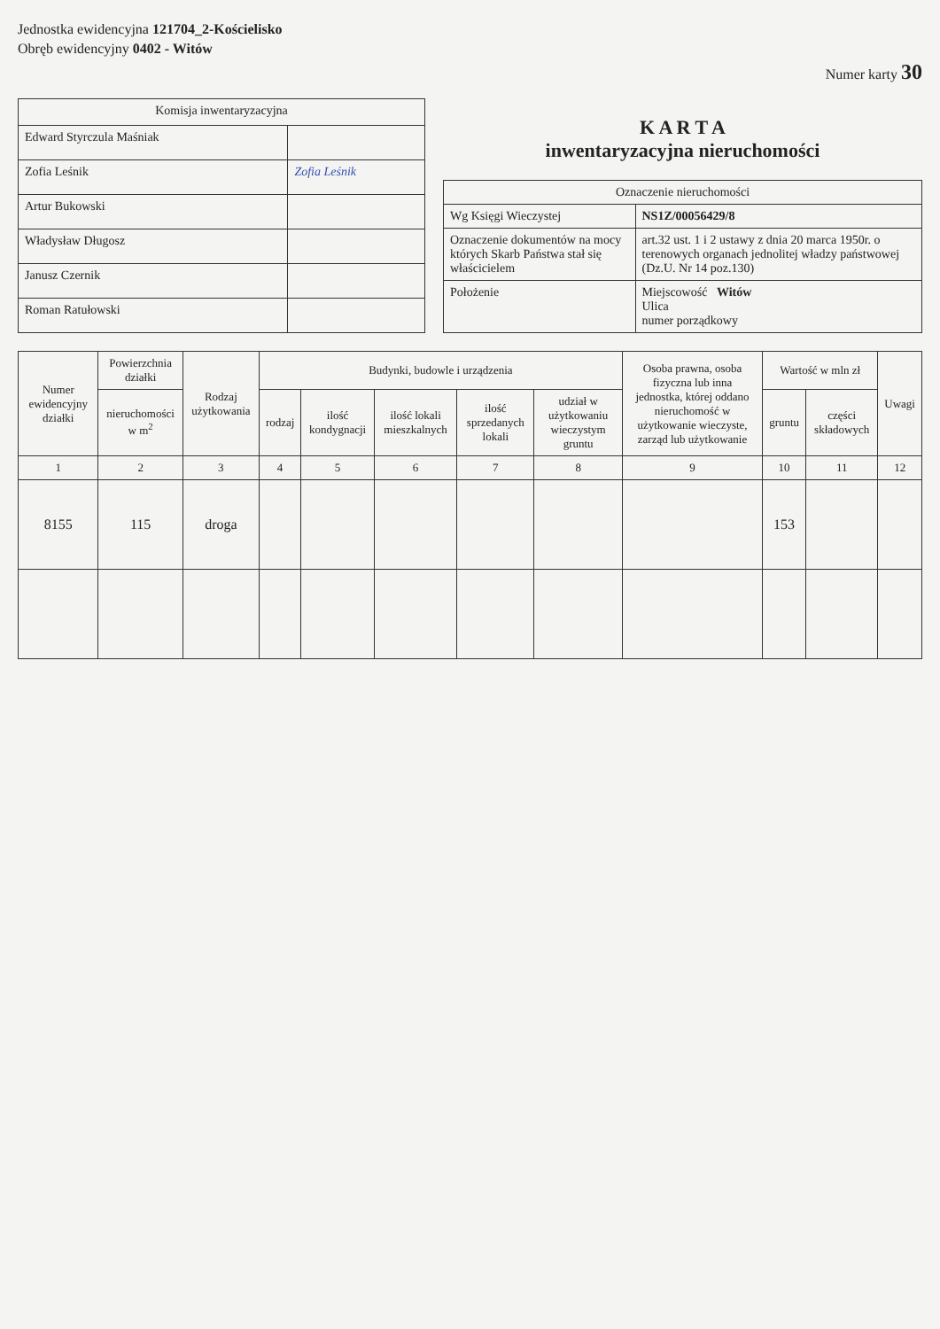Jednostka ewidencyjna 121704_2-Kościelisko
Obręb ewidencyjny 0402 - Witów
Numer karty 30
| Komisja inwentaryzacyjna | |
| --- | --- |
| Edward Styrczula Maśniak | |
| Zofia Leśnik | Zofia Leśnik |
| Artur Bukowski | |
| Władysław Długosz | |
| Janusz Czernik | |
| Roman Ratułowski | |
K A R T A
inwentaryzacyjna nieruchomości
| Oznaczenie nieruchomości | |
| --- | --- |
| Wg Księgi Wieczystej | NS1Z/00056429/8 |
| Oznaczenie dokumentów na mocy których Skarb Państwa stał się właścicielem | art.32 ust. 1 i 2 ustawy z dnia 20 marca 1950r. o terenowych organach jednolitej władzy państwowej (Dz.U. Nr 14 poz.130) |
| Położenie | Miejscowość Witów Ulica numer porządkowy |
| Numer ewidencyjny działki | Powierzchnia działki | Rodzaj użytkowania | Budynki, budowle i urządzenia | | | | | Osoba prawna, osoba fizyczna lub inna jednostka, której oddano nieruchomość w użytkowanie wieczyste, zarząd lub użytkowanie | Wartość w mln zł | | Uwagi |
| --- | --- | --- | --- | --- | --- | --- | --- | --- | --- | --- | --- |
| | nieruchomości w m<sup>2</sup> | | rodzaj | ilość kondygnacji | ilość lokali mieszkalnych | ilość sprzedanych lokali | udział w użytkowaniu wieczystym gruntu | | gruntu | części składowych | |
| 1 | 2 | 3 | 4 | 5 | 6 | 7 | 8 | 9 | 10 | 11 | 12 |
| 8155 | 115 | droga | | | | | | | 153 | | |